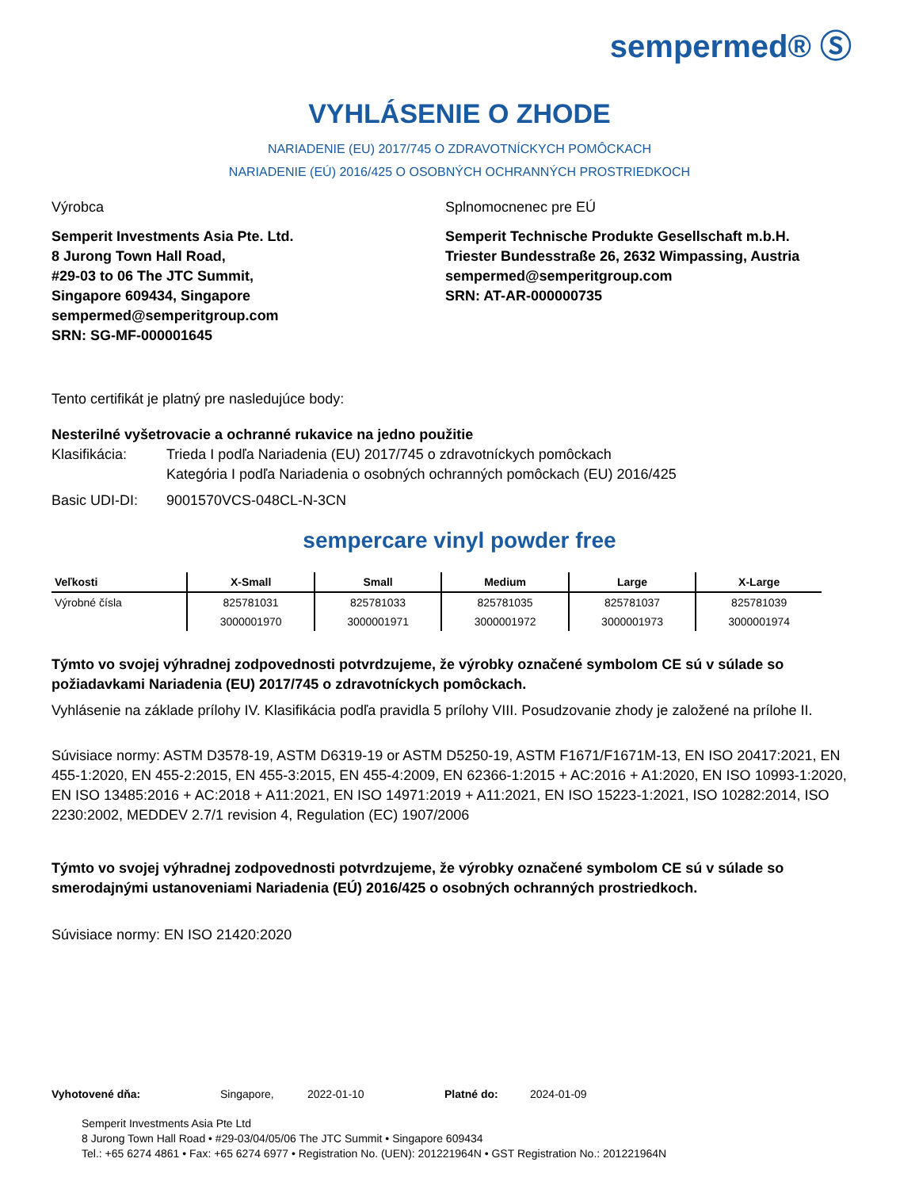sempermed® Ⓢ
VYHLÁSENIE O ZHODE
NARIADENIE (EU) 2017/745 O ZDRAVOTNÍCKYCH POMÔCKACH
NARIADENIE (EÚ) 2016/425 O OSOBNÝCH OCHRANNÝCH PROSTRIEDKOCH
Výrobca
Semperit Investments Asia Pte. Ltd.
8 Jurong Town Hall Road,
#29-03 to 06 The JTC Summit,
Singapore 609434, Singapore
sempermed@semperitgroup.com
SRN: SG-MF-000001645
Splnomocnenec pre EÚ
Semperit Technische Produkte Gesellschaft m.b.H.
Triester Bundesstraße 26, 2632 Wimpassing, Austria
sempermed@semperitgroup.com
SRN: AT-AR-000000735
Tento certifikát je platný pre nasledujúce body:
Nesterilné vyšetrovacie a ochranné rukavice na jedno použitie
Klasifikácia: Trieda I podľa Nariadenia (EU) 2017/745 o zdravotníckych pomôckach
Kategória I podľa Nariadenia o osobných ochranných pomôckach (EU) 2016/425
Basic UDI-DI: 9001570VCS-048CL-N-3CN
sempercare vinyl powder free
| Veľkosti | X-Small | Small | Medium | Large | X-Large |
| --- | --- | --- | --- | --- | --- |
| Výrobné čísla | 825781031 | 825781033 | 825781035 | 825781037 | 825781039 |
| | 3000001970 | 3000001971 | 3000001972 | 3000001973 | 3000001974 |
Týmto vo svojej výhradnej zodpovednosti potvrdzujeme, že výrobky označené symbolom CE sú v súlade so požiadavkami Nariadenia (EU) 2017/745 o zdravotníckych pomôckach.
Vyhlásenie na základe prílohy IV. Klasifikácia podľa pravidla 5 prílohy VIII. Posudzovanie zhody je založené na prílohe II.
Súvisiace normy: ASTM D3578-19, ASTM D6319-19 or ASTM D5250-19, ASTM F1671/F1671M-13, EN ISO 20417:2021, EN 455-1:2020, EN 455-2:2015, EN 455-3:2015, EN 455-4:2009, EN 62366-1:2015 + AC:2016 + A1:2020, EN ISO 10993-1:2020, EN ISO 13485:2016 + AC:2018 + A11:2021, EN ISO 14971:2019 + A11:2021, EN ISO 15223-1:2021, ISO 10282:2014, ISO 2230:2002, MEDDEV 2.7/1 revision 4, Regulation (EC) 1907/2006
Týmto vo svojej výhradnej zodpovednosti potvrdzujeme, že výrobky označené symbolom CE sú v súlade so smerodajnými ustanoveniami Nariadenia (EÚ) 2016/425 o osobných ochranných prostriedkoch.
Súvisiace normy: EN ISO 21420:2020
Vyhotovené dňa: Singapore, 2022-01-10 Platné do: 2024-01-09
Semperit Investments Asia Pte Ltd
8 Jurong Town Hall Road • #29-03/04/05/06 The JTC Summit • Singapore 609434
Tel.: +65 6274 4861 • Fax: +65 6274 6977 • Registration No. (UEN): 201221964N • GST Registration No.: 201221964N